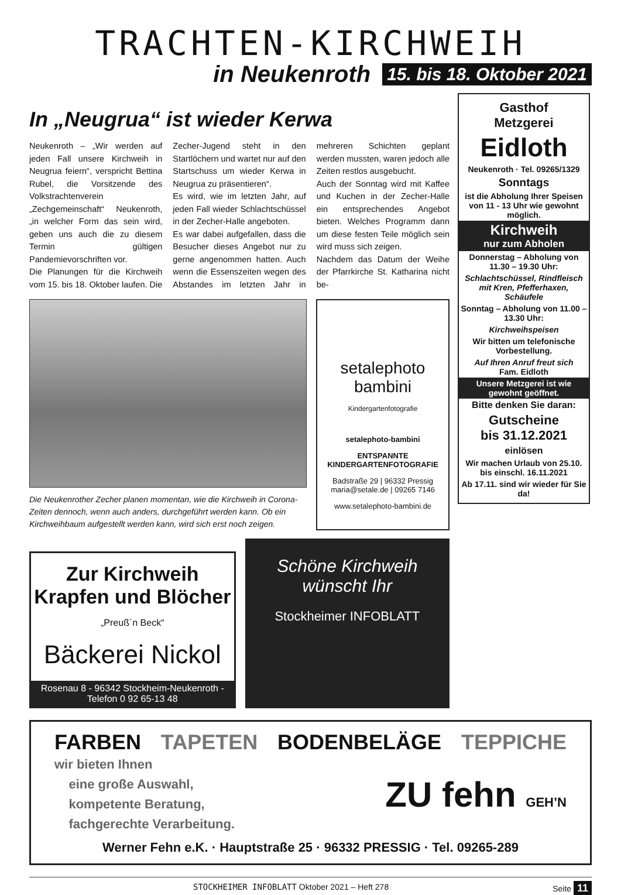TRACHTEN-KIRCHWEIH
in Neukenroth 15. bis 18. Oktober 2021
In „Neugrua“ ist wieder Kerwa
Neukenroth – „Wir werden auf jeden Fall unsere Kirchweih in Neugrua feiern“, verspricht Bettina Rubel, die Vorsitzende des Volkstrachtenverein „Zechgemeinschaft“ Neukenroth, „in welcher Form das sein wird, geben uns auch die zu diesem Termin gültigen Pandemievorschriften vor.
Die Planungen für die Kirchweih vom 15. bis 18. Oktober laufen. Die Zecher-Jugend steht in den Startlöchern und wartet nur auf den Startschuss um wieder Kerwa in Neugrua zu präsentieren“.
Es wird, wie im letzten Jahr, auf jeden Fall wieder Schlachtschüssel in der Zecher-Halle angeboten.
Es war dabei aufgefallen, dass die Besucher dieses Angebot nur zu gerne angenommen hatten. Auch wenn die Essenszeiten wegen des Abstandes im letzten Jahr in mehreren Schichten geplant werden mussten, waren jedoch alle Zeiten restlos ausgebucht.
Auch der Sonntag wird mit Kaffee und Kuchen in der Zecher-Halle ein entsprechendes Angebot bieten. Welches Programm dann um diese festen Teile möglich sein wird muss sich zeigen.
Nachdem das Datum der Weihe der Pfarrkirche St. Katharina nicht be-
Die Neukenrother Zecher planen momentan, wie die Kirchweih in Corona-Zeiten dennoch, wenn auch anders, durchgeführt werden kann. Ob ein Kirchweihbaum aufgestellt werden kann, wird sich erst noch zeigen.
setalephoto
bambini
Kindergartenfotografie
setalephoto-bambini
ENTSPANNTE
KINDERGARTENFOTOGRAFIE
Badstraße 29 | 96332 Pressig
maria@setale.de | 09265 7146
www.setalephoto-bambini.de
Zur Kirchweih Krapfen und Blöcher
„Preuß´n Beck“
Bäckerei Nickol
Rosenau 8 - 96342 Stockheim-Neukenroth - Telefon 0 92 65-13 48
Schöne Kirchweih wünscht Ihr
Stockheimer INFOBLATT
Gasthof
Metzgerei
Eidloth
Neukenroth · Tel. 09265/1329
Sonntags
ist die Abholung Ihrer Speisen von 11 - 13 Uhr wie gewohnt möglich.
Kirchweih
nur zum Abholen
Donnerstag – Abholung von 11.30 – 19.30 Uhr:
Schlachtschüssel, Rindfleisch mit Kren, Pfefferhaxen, Schäufele
Sonntag – Abholung von 11.00 – 13.30 Uhr:
Kirchweihspeisen
Wir bitten um telefonische Vorbestellung.
Auf Ihren Anruf freut sich
Fam. Eidloth
Unsere Metzgerei ist wie gewohnt geöffnet.
Bitte denken Sie daran:
Gutscheine
bis 31.12.2021
einlösen
Wir machen Urlaub von 25.10. bis einschl. 16.11.2021
Ab 17.11. sind wir wieder für Sie da!
FARBEN TAPETEN BODENBELÄGE TEPPICHE
wir bieten Ihnen
eine große Auswahl,
kompetente Beratung,
fachgerechte Verarbeitung.
ZU fehn GEH’N
Werner Fehn e.K. · Hauptstraße 25 · 96332 PRESSIG · Tel. 09265-289
STOCKHEIMER INFOBLATT Oktober 2021 – Heft 278 Seite 11